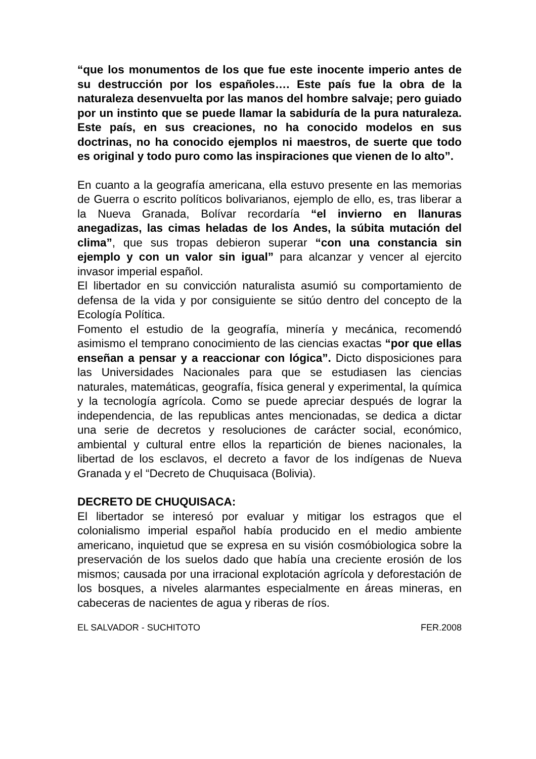“que los monumentos de los que fue este inocente imperio antes de su destrucción por los españoles…. Este país fue la obra de la naturaleza desenvuelta por las manos del hombre salvaje; pero guiado por un instinto que se puede llamar la sabiduría de la pura naturaleza. Este país, en sus creaciones, no ha conocido modelos en sus doctrinas, no ha conocido ejemplos ni maestros, de suerte que todo es original y todo puro como las inspiraciones que vienen de lo alto”.
En cuanto a la geografía americana, ella estuvo presente en las memorias de Guerra o escrito políticos bolivarianos, ejemplo de ello, es, tras liberar a la Nueva Granada, Bolívar recordaría “el invierno en llanuras anegadizas, las cimas heladas de los Andes, la súbita mutación del clima”, que sus tropas debieron superar “con una constancia sin ejemplo y con un valor sin igual” para alcanzar y vencer al ejercito invasor imperial español.
El libertador en su convicción naturalista asumió su comportamiento de defensa de la vida y por consiguiente se sitúo dentro del concepto de la Ecología Política.
Fomento el estudio de la geografía, minería y mecánica, recomendó asimismo el temprano conocimiento de las ciencias exactas “por que ellas enseñan a pensar y a reaccionar con lógica”. Dicto disposiciones para las Universidades Nacionales para que se estudiasen las ciencias naturales, matemáticas, geografía, física general y experimental, la química y la tecnología agrícola. Como se puede apreciar después de lograr la independencia, de las republicas antes mencionadas, se dedica a dictar una serie de decretos y resoluciones de carácter social, económico, ambiental y cultural entre ellos la repartición de bienes nacionales, la libertad de los esclavos, el decreto a favor de los indígenas de Nueva Granada y el “Decreto de Chuquisaca (Bolivia).
DECRETO DE CHUQUISACA:
El libertador se interesó por evaluar y mitigar los estragos que el colonialismo imperial español había producido en el medio ambiente americano, inquietud que se expresa en su visión cosmóbiologica sobre la preservación de los suelos dado que había una creciente erosión de los mismos; causada por una irracional explotación agrícola y deforestación de los bosques, a niveles alarmantes especialmente en áreas mineras, en cabeceras de nacientes de agua y riberas de ríos.
EL SALVADOR - SUCHITOTO FER.2008